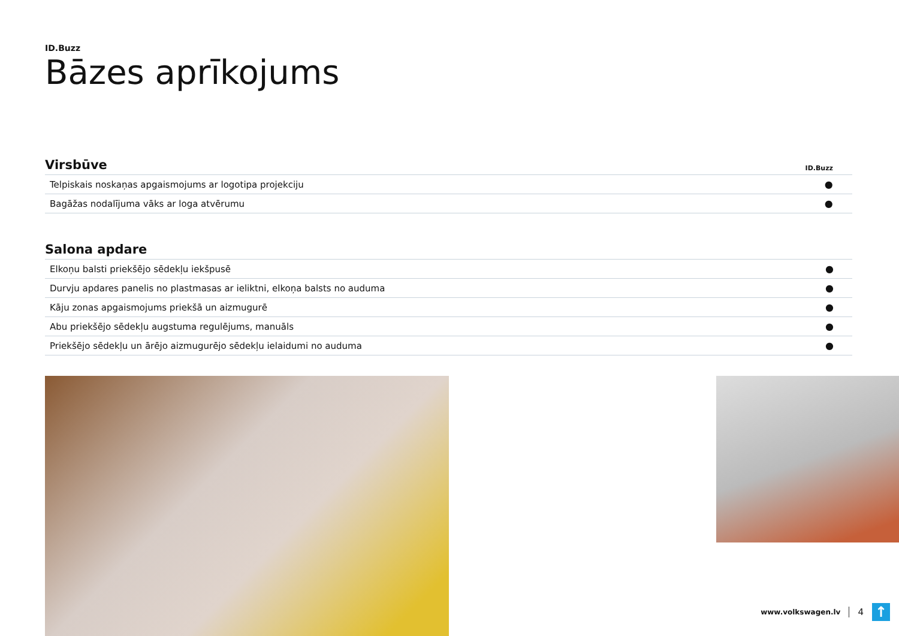ID.Buzz
Bāzes aprīkojums
| Virsbūve | ID.Buzz |
| --- | --- |
| Telpiskais noskaņas apgaismojums ar logotipa projekciju | ● |
| Bagāžas nodalījuma vāks ar loga atvērumu | ● |
| Salona apdare | |
| --- | --- |
| Elkoņu balsti priekšējo sēdekļu iekšpusē | ● |
| Durvju apdares panelis no plastmasas ar ieliktni, elkoņa balsts no auduma | ● |
| Kāju zonas apgaismojums priekšā un aizmugurē | ● |
| Abu priekšējo sēdekļu augstuma regulējums, manuāls | ● |
| Priekšējo sēdekļu un ārējo aizmugurējo sēdekļu ielaidumi no auduma | ● |
www.volkswagen.lv 4 ↑